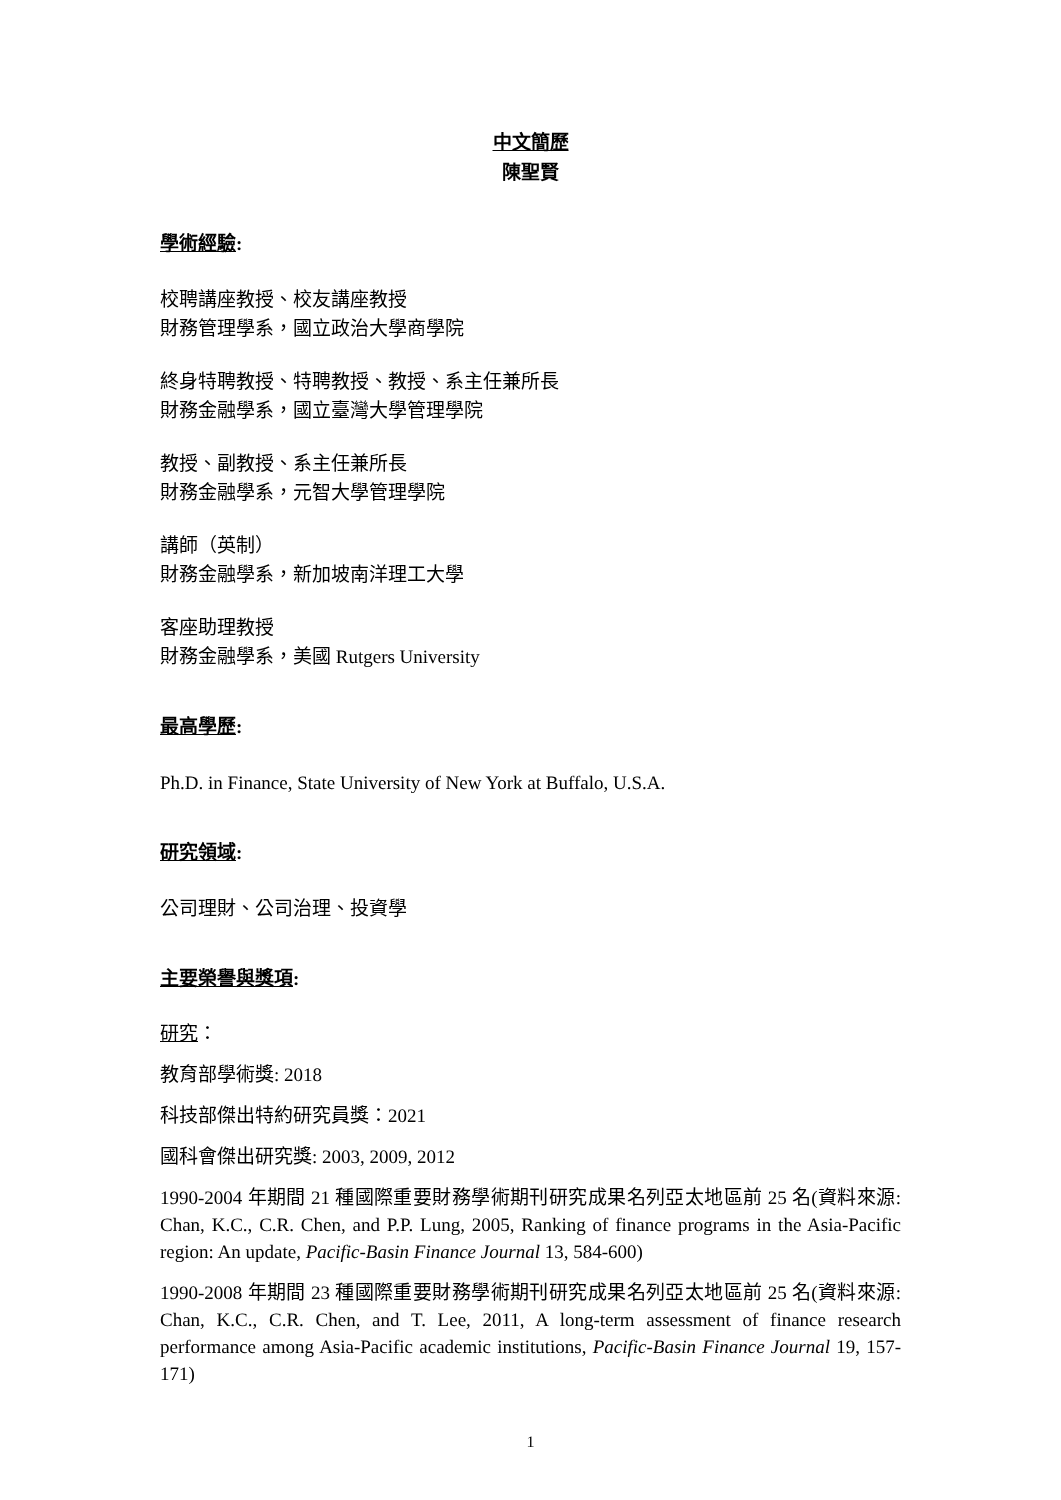中文簡歷
陳聖賢
學術經驗:
校聘講座教授、校友講座教授
財務管理學系，國立政治大學商學院
終身特聘教授、特聘教授、教授、系主任兼所長
財務金融學系，國立臺灣大學管理學院
教授、副教授、系主任兼所長
財務金融學系，元智大學管理學院
講師（英制）
財務金融學系，新加坡南洋理工大學
客座助理教授
財務金融學系，美國 Rutgers University
最高學歷:
Ph.D. in Finance, State University of New York at Buffalo, U.S.A.
研究領域:
公司理財、公司治理、投資學
主要榮譽與獎項:
研究：
教育部學術獎: 2018
科技部傑出特約研究員獎：2021
國科會傑出研究獎: 2003, 2009, 2012
1990-2004 年期間 21 種國際重要財務學術期刊研究成果名列亞太地區前 25 名(資料來源: Chan, K.C., C.R. Chen, and P.P. Lung, 2005, Ranking of finance programs in the Asia-Pacific region: An update, Pacific-Basin Finance Journal 13, 584-600)
1990-2008 年期間 23 種國際重要財務學術期刊研究成果名列亞太地區前 25 名(資料來源: Chan, K.C., C.R. Chen, and T. Lee, 2011, A long-term assessment of finance research performance among Asia-Pacific academic institutions, Pacific-Basin Finance Journal 19, 157-171)
1